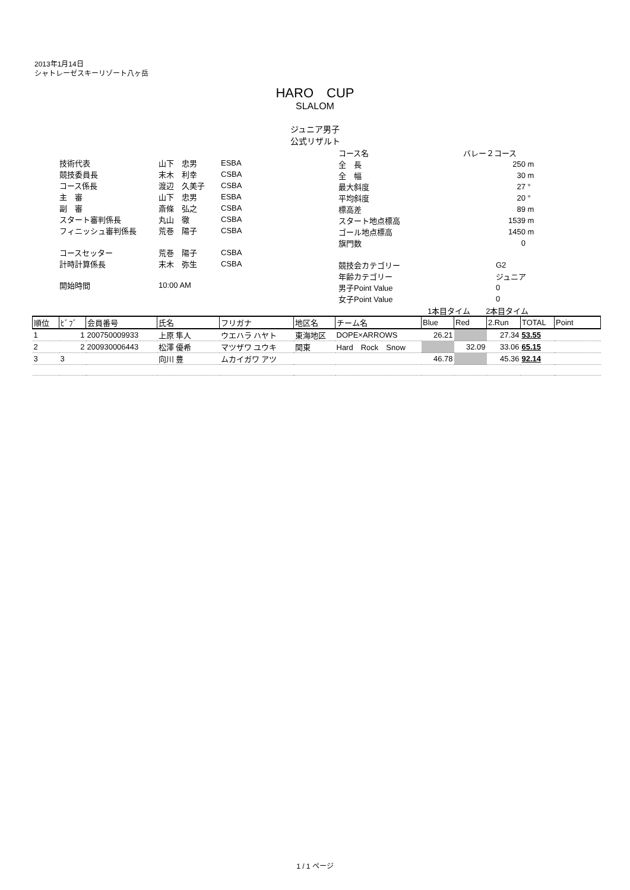2013年1月14日
シャトレーゼスキーリゾート八ヶ岳
HARO　CUP
SLALOM
ジュニア男子
公式リザルト
| 技術代表 | 山下 忠男 | ESBA |
| 競技委員長 | 末木 利幸 | CSBA |
| コース係長 | 渡辺 久美子 | CSBA |
| 主 審 | 山下 忠男 | ESBA |
| 副 審 | 斎條 弘之 | CSBA |
| スタート審判係長 | 丸山 徹 | CSBA |
| フィニッシュ審判係長 | 荒巻 陽子 | CSBA |
| コースセッター | 荒巻 陽子 | CSBA |
| 計時計算係長 | 末木 弥生 | CSBA |
| 開始時間 | 10:00 AM | |
| コース名 | バレー２コース | |
| 全 長 | 250 | m |
| 全 幅 | 30 | m |
| 最大斜度 | 27 | ° |
| 平均斜度 | 20 | ° |
| 標高差 | 89 | m |
| スタート地点標高 | 1539 | m |
| ゴール地点標高 | 1450 | m |
| 旗門数 | 0 | |
| 競技会カテゴリー | G2 | |
| 年齢カテゴリー | ジュニア | |
| 男子Point Value | 0 | |
| 女子Point Value | 0 | |
1本目タイム　　2本目タイム
| 順位 | ﾋﾞﾌﾞ | 会員番号 | 氏名 | フリガナ | 地区名 | チーム名 | Blue | Red | 2.Run | TOTAL | Point |
| --- | --- | --- | --- | --- | --- | --- | --- | --- | --- | --- | --- |
| 1 | 1 | 200750009933 | 上原 隼人 | ウエハラ ハヤト | 東海地区 | DOPE×ARROWS | 26.21 | | 27.34 | 53.55 | |
| 2 | 2 | 200930006443 | 松澤 優希 | マツザワ ユウキ | 関東 | Hard Rock Snow | | 32.09 | 33.06 | 65.15 | |
| 3 | 3 | | 向川 豊 | ムカイガワ アツ | | | 46.78 | | 45.36 | 92.14 | |
1 / 1 ページ